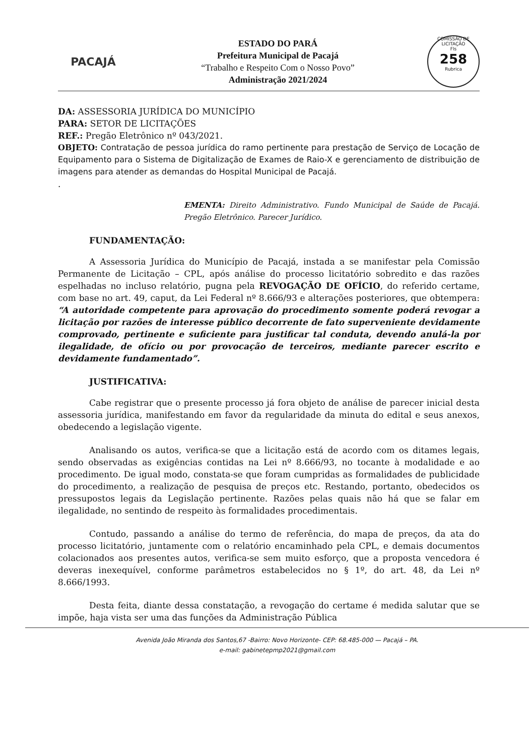PACAJÁ
ESTADO DO PARÁ
Prefeitura Municipal de Pacajá
“Trabalho e Respeito Com o Nosso Povo”
Administração 2021/2024
COMISSÃO DE LICITAÇÃO
Fls
258
Rubrica
DA: ASSESSORIA JURÍDICA DO MUNICÍPIO
PARA: SETOR DE LICITAÇÕES
REF.: Pregão Eletrônico nº 043/2021.
OBJETO: Contratação de pessoa jurídica do ramo pertinente para prestação de Serviço de Locação de Equipamento para o Sistema de Digitalização de Exames de Raio-X e gerenciamento de distribuição de imagens para atender as demandas do Hospital Municipal de Pacajá.
.
EMENTA: Direito Administrativo. Fundo Municipal de Saúde de Pacajá. Pregão Eletrônico. Parecer Jurídico.
FUNDAMENTAÇÃO:
A Assessoria Jurídica do Município de Pacajá, instada a se manifestar pela Comissão Permanente de Licitação – CPL, após análise do processo licitatório sobredito e das razões espelhadas no incluso relatório, pugna pela REVOGAÇÃO DE OFÍCIO, do referido certame, com base no art. 49, caput, da Lei Federal nº 8.666/93 e alterações posteriores, que obtempera: “A autoridade competente para aprovação do procedimento somente poderá revogar a licitação por razões de interesse público decorrente de fato superveniente devidamente comprovado, pertinente e suficiente para justificar tal conduta, devendo anulá-la por ilegalidade, de ofício ou por provocação de terceiros, mediante parecer escrito e devidamente fundamentado”.
JUSTIFICATIVA:
Cabe registrar que o presente processo já fora objeto de análise de parecer inicial desta assessoria jurídica, manifestando em favor da regularidade da minuta do edital e seus anexos, obedecendo a legislação vigente.
Analisando os autos, verifica-se que a licitação está de acordo com os ditames legais, sendo observadas as exigências contidas na Lei nº 8.666/93, no tocante à modalidade e ao procedimento. De igual modo, constata-se que foram cumpridas as formalidades de publicidade do procedimento, a realização de pesquisa de preços etc. Restando, portanto, obedecidos os pressupostos legais da Legislação pertinente. Razões pelas quais não há que se falar em ilegalidade, no sentindo de respeito às formalidades procedimentais.
Contudo, passando a análise do termo de referência, do mapa de preços, da ata do processo licitatório, juntamente com o relatório encaminhado pela CPL, e demais documentos colacionados aos presentes autos, verifica-se sem muito esforço, que a proposta vencedora é deveras inexequível, conforme parâmetros estabelecidos no § 1º, do art. 48, da Lei nº 8.666/1993.
Desta feita, diante dessa constatação, a revogação do certame é medida salutar que se impõe, haja vista ser uma das funções da Administração Pública
Avenida João Miranda dos Santos,67 -Bairro: Novo Horizonte- CEP: 68.485-000 — Pacajá – PA.
e-mail: gabinetepmp2021@gmail.com